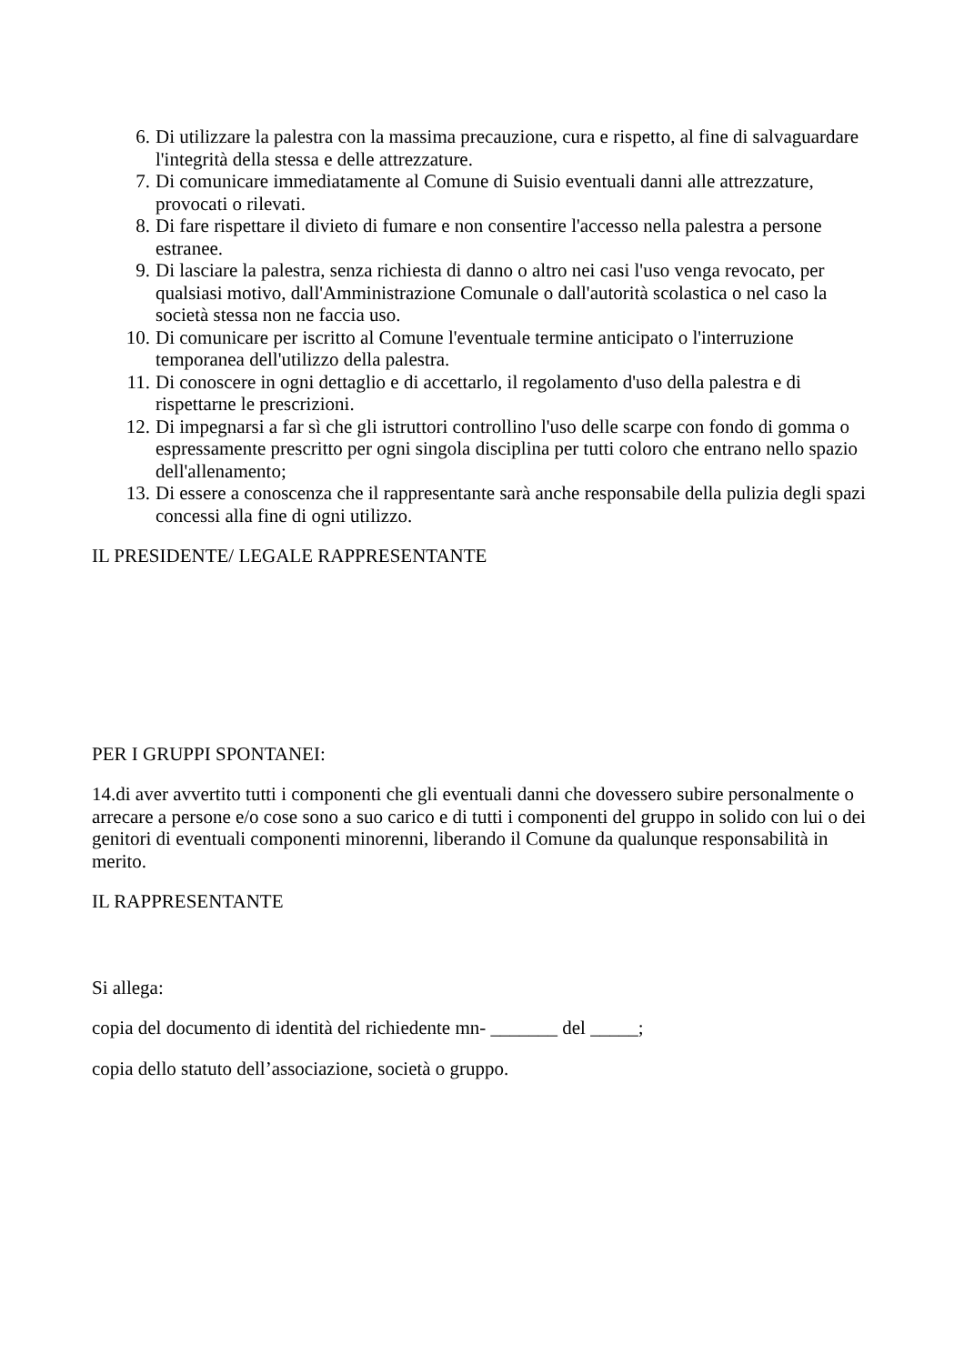6. Di utilizzare la palestra con la massima precauzione, cura e rispetto, al fine di salvaguardare l'integrità della stessa e delle attrezzature.
7. Di comunicare immediatamente al Comune di Suisio eventuali danni alle attrezzature, provocati o rilevati.
8. Di fare rispettare il divieto di fumare e non consentire l'accesso nella palestra a persone estranee.
9. Di lasciare la palestra, senza richiesta di danno o altro nei casi l'uso venga revocato, per qualsiasi motivo, dall'Amministrazione Comunale o dall'autorità scolastica o nel caso la società stessa non ne faccia uso.
10. Di comunicare per iscritto al Comune l'eventuale termine anticipato o l'interruzione temporanea dell'utilizzo della palestra.
11. Di conoscere in ogni dettaglio e di accettarlo, il regolamento d'uso della palestra e di rispettarne le prescrizioni.
12. Di impegnarsi a far sì che gli istruttori controllino l'uso delle scarpe con fondo di gomma o espressamente prescritto per ogni singola disciplina per tutti coloro che entrano nello spazio dell'allenamento;
13. Di essere a conoscenza che il rappresentante sarà anche responsabile della pulizia degli spazi concessi alla fine di ogni utilizzo.
IL PRESIDENTE/ LEGALE RAPPRESENTANTE
PER I GRUPPI SPONTANEI:
14.di aver avvertito tutti i componenti che gli eventuali danni che dovessero subire personalmente o arrecare a persone e/o cose sono a suo carico e di tutti i componenti del gruppo in solido con lui o dei genitori di eventuali componenti minorenni, liberando il Comune da qualunque responsabilità in merito.
IL RAPPRESENTANTE
Si allega:
copia del documento di identità del richiedente mn- _______ del _____;
copia dello statuto dell’associazione, società o gruppo.